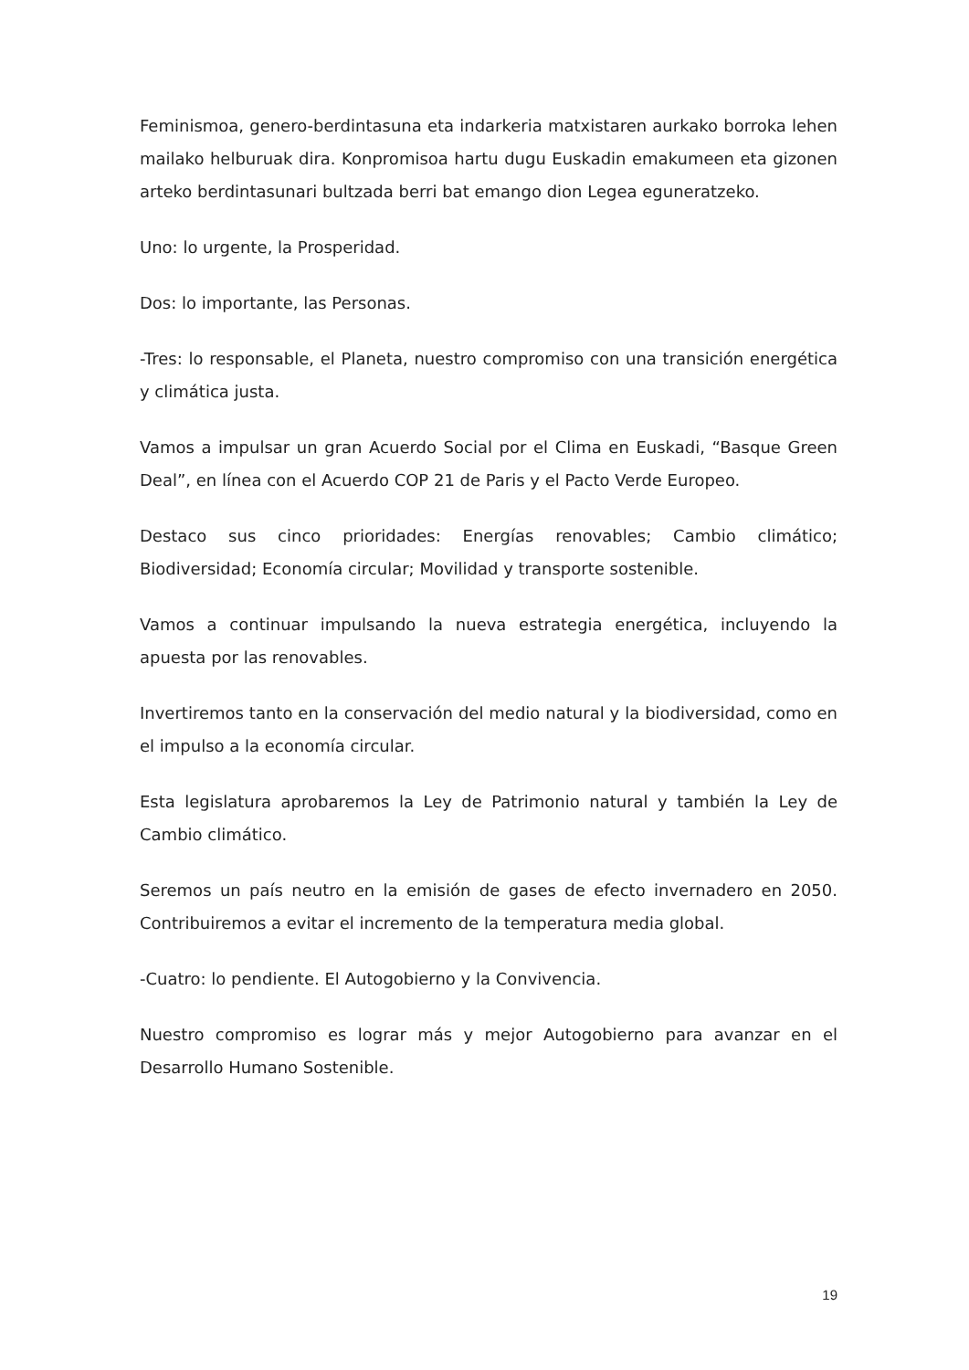Feminismoa, genero-berdintasuna eta indarkeria matxistaren aurkako borroka lehen mailako helburuak dira. Konpromisoa hartu dugu Euskadin emakumeen eta gizonen arteko berdintasunari bultzada berri bat emango dion Legea eguneratzeko.
Uno: lo urgente, la Prosperidad.
Dos: lo importante, las Personas.
-Tres: lo responsable, el Planeta, nuestro compromiso con una transición energética y climática justa.
Vamos a impulsar un gran Acuerdo Social por el Clima en Euskadi, “Basque Green Deal”, en línea con el Acuerdo COP 21 de Paris y el Pacto Verde Europeo.
Destaco sus cinco prioridades: Energías renovables; Cambio climático; Biodiversidad; Economía circular; Movilidad y transporte sostenible.
Vamos a continuar impulsando la nueva estrategia energética, incluyendo la apuesta por las renovables.
Invertiremos tanto en la conservación del medio natural y la biodiversidad, como en el impulso a la economía circular.
Esta legislatura aprobaremos la Ley de Patrimonio natural y también la Ley de Cambio climático.
Seremos un país neutro en la emisión de gases de efecto invernadero en 2050. Contribuiremos a evitar el incremento de la temperatura media global.
-Cuatro: lo pendiente. El Autogobierno y la Convivencia.
Nuestro compromiso es lograr más y mejor Autogobierno para avanzar en el Desarrollo Humano Sostenible.
19